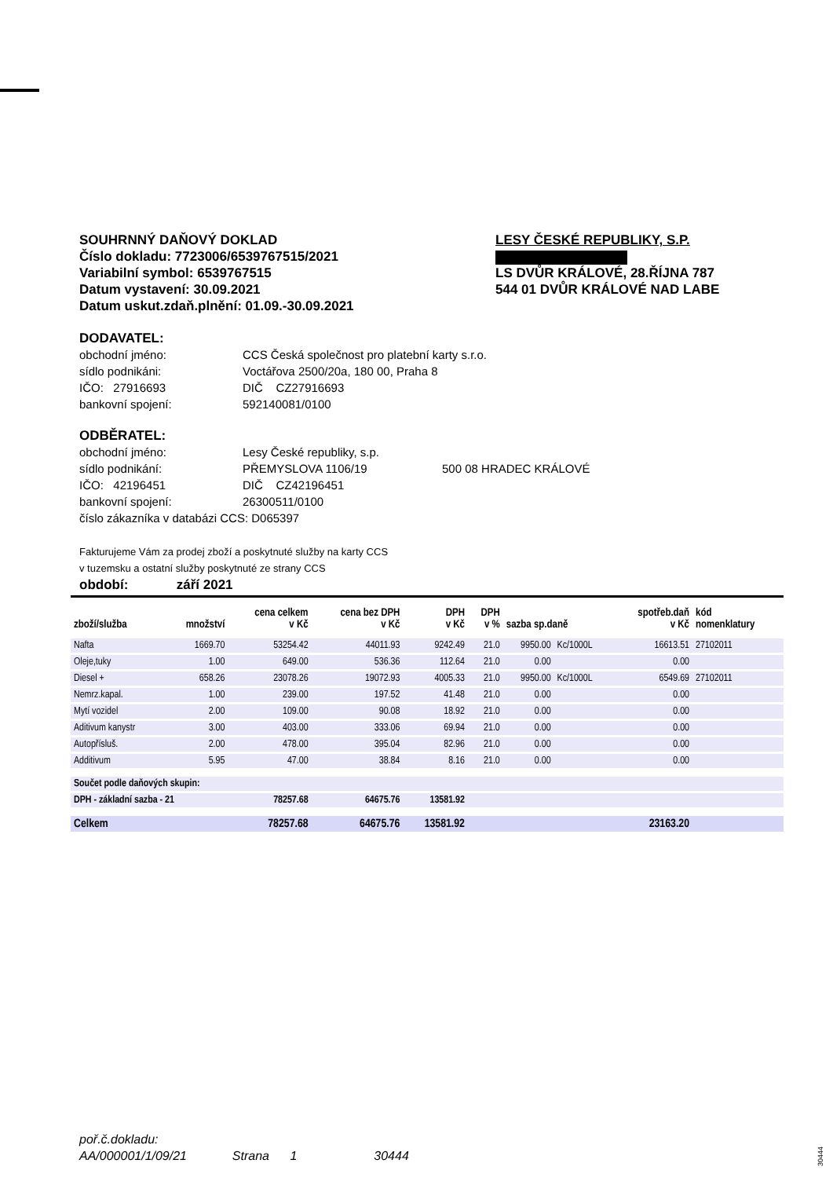SOUHRNNÝ DAŇOVÝ DOKLAD
Číslo dokladu: 7723006/6539767515/2021
Variabilní symbol: 6539767515
Datum vystavení: 30.09.2021
Datum uskut.zdaň.plnění: 01.09.-30.09.2021
LESY ČESKÉ REPUBLIKY, S.P.
LS DVŮR KRÁLOVÉ, 28.ŘÍJNA 787
544 01 DVŮR KRÁLOVÉ NAD LABE
DODAVATEL:
obchodní jméno: CCS Česká společnost pro platební karty s.r.o.
sídlo podnikáni: Voctářova 2500/20a, 180 00, Praha 8
IČO: 27916693 DIČ CZ27916693
bankovní spojení: 592140081/0100
ODBĚRATEL:
obchodní jméno: Lesy České republiky, s.p.
sídlo podnikání: PŘEMYSLOVA 1106/19 500 08 HRADEC KRÁLOVÉ
IČO: 42196451 DIČ CZ42196451
bankovní spojení: 26300511/0100
číslo zákazníka v databázi CCS: D065397
Fakturujeme Vám za prodej zboží a poskytnuté služby na karty CCS
v tuzemsku a ostatní služby poskytnuté ze strany CCS
období: září 2021
| zboží/služba | množství | cena celkem v Kč | cena bez DPH v Kč | DPH v Kč | DPH v % | sazba sp.daně | | spotřeb.daň v Kč | kód nomenklatury |
| --- | --- | --- | --- | --- | --- | --- | --- | --- | --- |
| Nafta | 1669.70 | 53254.42 | 44011.93 | 9242.49 | 21.0 | 9950.00 | Kc/1000L | 16613.51 | 27102011 |
| Oleje,tuky | 1.00 | 649.00 | 536.36 | 112.64 | 21.0 | 0.00 | | 0.00 | |
| Diesel + | 658.26 | 23078.26 | 19072.93 | 4005.33 | 21.0 | 9950.00 | Kc/1000L | 6549.69 | 27102011 |
| Nemrz.kapal. | 1.00 | 239.00 | 197.52 | 41.48 | 21.0 | 0.00 | | 0.00 | |
| Mytí vozidel | 2.00 | 109.00 | 90.08 | 18.92 | 21.0 | 0.00 | | 0.00 | |
| Aditivum kanystr | 3.00 | 403.00 | 333.06 | 69.94 | 21.0 | 0.00 | | 0.00 | |
| Autopřísluš. | 2.00 | 478.00 | 395.04 | 82.96 | 21.0 | 0.00 | | 0.00 | |
| Additivum | 5.95 | 47.00 | 38.84 | 8.16 | 21.0 | 0.00 | | 0.00 | |
| Součet podle daňových skupin: | | | | | | | | | |
| DPH - základní sazba - 21 | | 78257.68 | 64675.76 | 13581.92 | | | | | |
| Celkem | | 78257.68 | 64675.76 | 13581.92 | | | | 23163.20 | |
poř.č.dokladu:
AA/000001/1/09/21 Strana 1 30444
30444